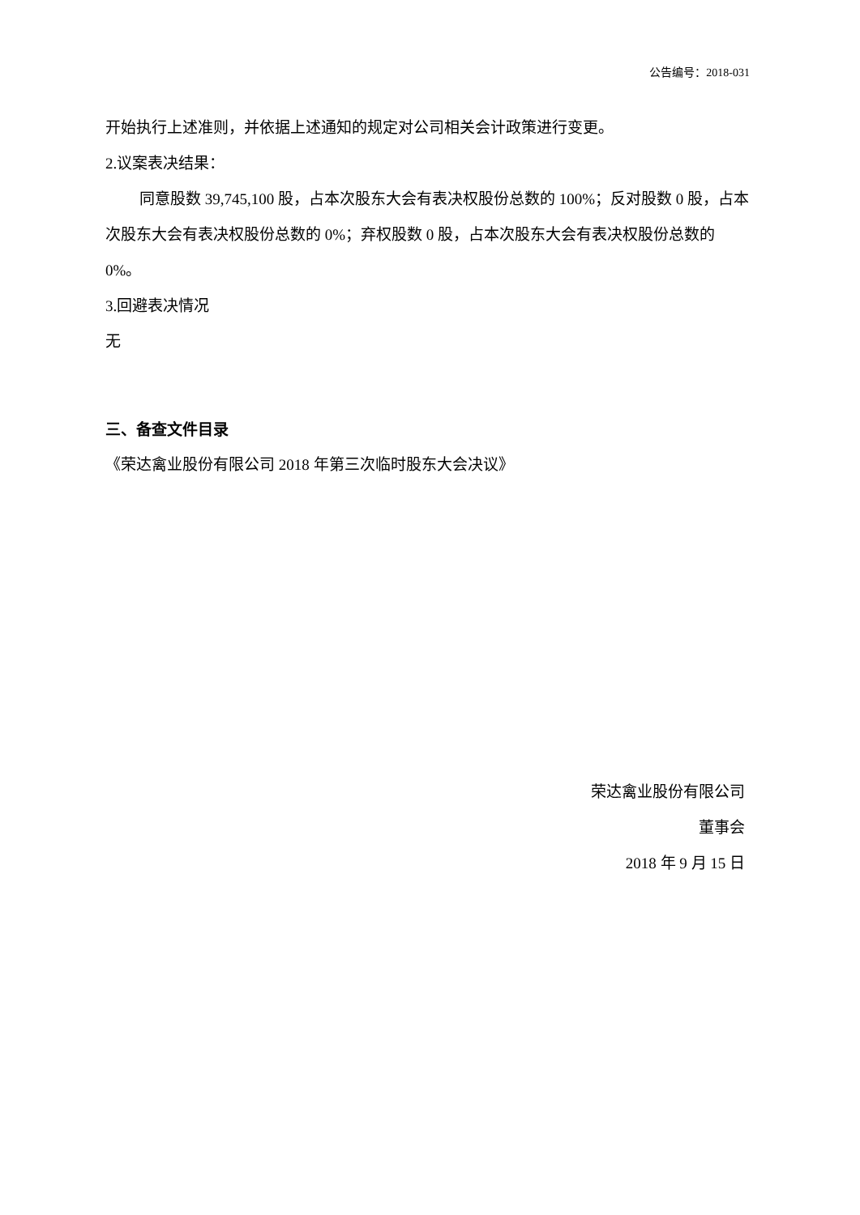公告编号：2018-031
开始执行上述准则，并依据上述通知的规定对公司相关会计政策进行变更。
2.议案表决结果：
同意股数 39,745,100 股，占本次股东大会有表决权股份总数的 100%；反对股数 0 股，占本次股东大会有表决权股份总数的 0%；弃权股数 0 股，占本次股东大会有表决权股份总数的 0%。
3.回避表决情况
无
三、备查文件目录
《荣达禽业股份有限公司 2018 年第三次临时股东大会决议》
荣达禽业股份有限公司
董事会
2018 年 9 月 15 日